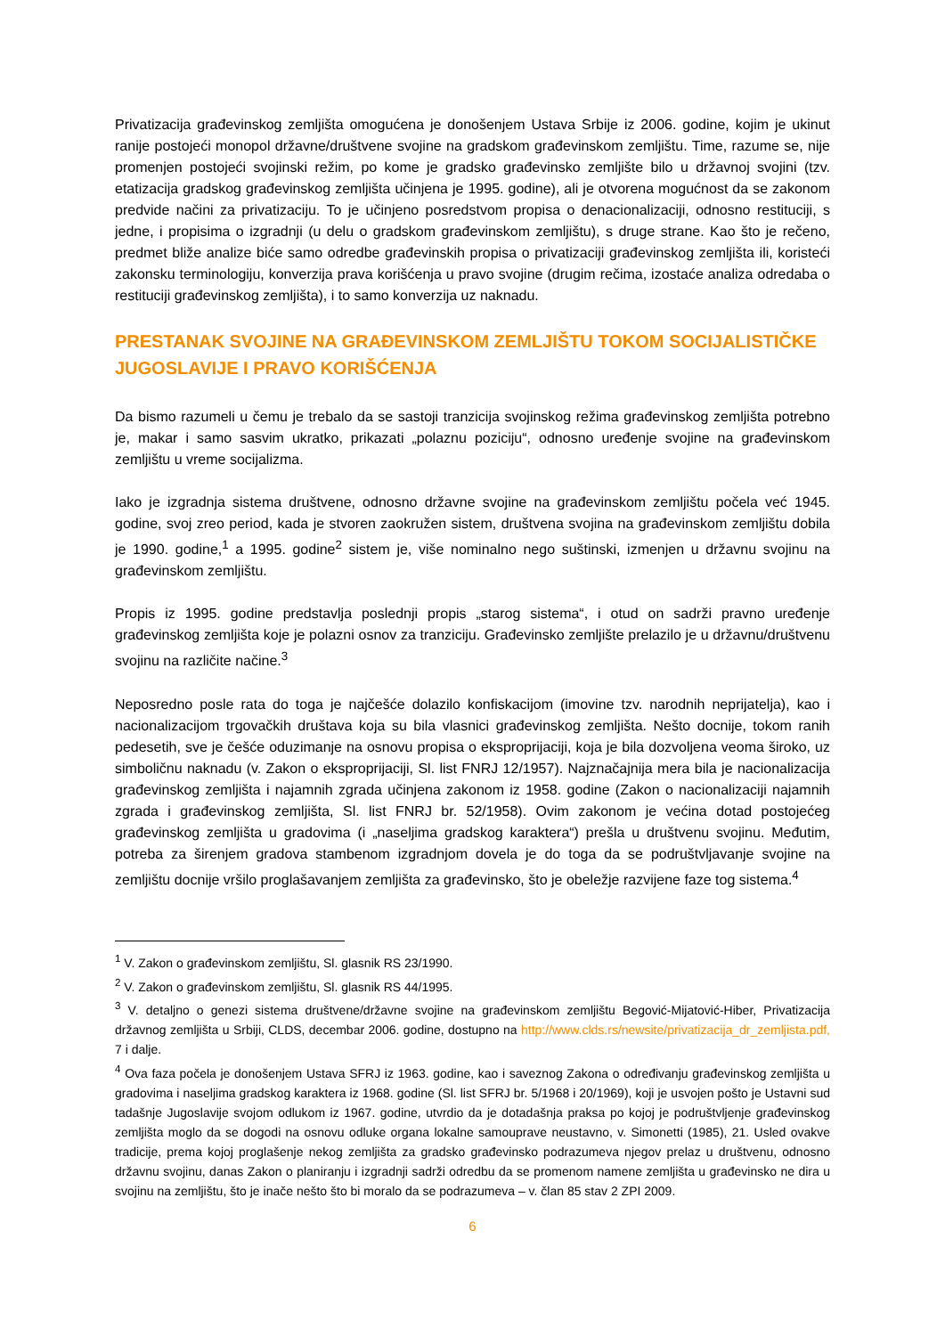Privatizacija građevinskog zemljišta omogućena je donošenjem Ustava Srbije iz 2006. godine, kojim je ukinut ranije postojeći monopol državne/društvene svojine na gradskom građevinskom zemljištu. Time, razume se, nije promenjen postojeći svojinski režim, po kome je gradsko građevinsko zemljište bilo u državnoj svojini (tzv. etatizacija gradskog građevinskog zemljišta učinjena je 1995. godine), ali je otvorena mogućnost da se zakonom predvide načini za privatizaciju. To je učinjeno posredstvom propisa o denacionalizaciji, odnosno restituciji, s jedne, i propisima o izgradnji (u delu o gradskom građevinskom zemljištu), s druge strane. Kao što je rečeno, predmet bliže analize biće samo odredbe građevinskih propisa o privatizaciji građevinskog zemljišta ili, koristeći zakonsku terminologiju, konverzija prava korišćenja u pravo svojine (drugim rečima, izostaće analiza odredaba o restituciji građevinskog zemljišta), i to samo konverzija uz naknadu.
PRESTANAK SVOJINE NA GRAĐEVINSKOM ZEMLJIŠTU TOKOM SOCIJALISTIČKE JUGOSLAVIJE I PRAVO KORIŠĆENJA
Da bismo razumeli u čemu je trebalo da se sastoji tranzicija svojinskog režima građevinskog zemljišta potrebno je, makar i samo sasvim ukratko, prikazati „polaznu poziciju“, odnosno uređenje svojine na građevinskom zemljištu u vreme socijalizma.
Iako je izgradnja sistema društvene, odnosno državne svojine na građevinskom zemljištu počela već 1945. godine, svoj zreo period, kada je stvoren zaokružen sistem, društvena svojina na građevinskom zemljištu dobila je 1990. godine,<sup>1</sup> a 1995. godine<sup>2</sup> sistem je, više nominalno nego suštinski, izmenjen u državnu svojinu na građevinskom zemljištu.
Propis iz 1995. godine predstavlja poslednji propis „starog sistema“, i otud on sadrži pravno uređenje građevinskog zemljišta koje je polazni osnov za tranziciju. Građevinsko zemljište prelazilo je u državnu/društvenu svojinu na različite načine.<sup>3</sup>
Neposredno posle rata do toga je najčešće dolazilo konfiskacijom (imovine tzv. narodnih neprijatelja), kao i nacionalizacijom trgovačkih društava koja su bila vlasnici građevinskog zemljišta. Nešto docnije, tokom ranih pedesetih, sve je češće oduzimanje na osnovu propisa o eksproprijaciji, koja je bila dozvoljena veoma široko, uz simboličnu naknadu (v. Zakon o eksproprijaciji, Sl. list FNRJ 12/1957). Najznačajnija mera bila je nacionalizacija građevinskog zemljišta i najamnih zgrada učinjena zakonom iz 1958. godine (Zakon o nacionalizaciji najamnih zgrada i građevinskog zemljišta, Sl. list FNRJ br. 52/1958). Ovim zakonom je većina dotad postojećeg građevinskog zemljišta u gradovima (i „naseljima gradskog karaktera“) prešla u društvenu svojinu. Međutim, potreba za širenjem gradova stambenom izgradnjom dovela je do toga da se podruštvljavanje svojine na zemljištu docnije vršilo proglašavanjem zemljišta za građevinsko, što je obeležje razvijene faze tog sistema.<sup>4</sup>
<sup>1</sup> V. Zakon o građevinskom zemljištu, Sl. glasnik RS 23/1990.
<sup>2</sup> V. Zakon o građevinskom zemljištu, Sl. glasnik RS 44/1995.
<sup>3</sup> V. detaljno o genezi sistema društvene/državne svojine na građevinskom zemljištu Begović-Mijatović-Hiber, Privatizacija državnog zemljišta u Srbiji, CLDS, decembar 2006. godine, dostupno na http://www.clds.rs/newsite/privatizacija_dr_zemljista.pdf, 7 i dalje.
<sup>4</sup> Ova faza počela je donošenjem Ustava SFRJ iz 1963. godine, kao i saveznog Zakona o određivanju građevinskog zemljišta u gradovima i naseljima gradskog karaktera iz 1968. godine (Sl. list SFRJ br. 5/1968 i 20/1969), koji je usvojen pošto je Ustavni sud tadašnje Jugoslavije svojom odlukom iz 1967. godine, utvrdio da je dotadašnja praksa po kojoj je podruštvljenje građevinskog zemljišta moglo da se dogodi na osnovu odluke organa lokalne samouprave neustavno, v. Simonetti (1985), 21. Usled ovakve tradicije, prema kojoj proglašenje nekog zemljišta za gradsko građevinsko podrazumeva njegov prelaz u društvenu, odnosno državnu svojinu, danas Zakon o planiranju i izgradnji sadrži odredbu da se promenom namene zemljišta u građevinsko ne dira u svojinu na zemljištu, što je inače nešto što bi moralo da se podrazumeva – v. član 85 stav 2 ZPI 2009.
6